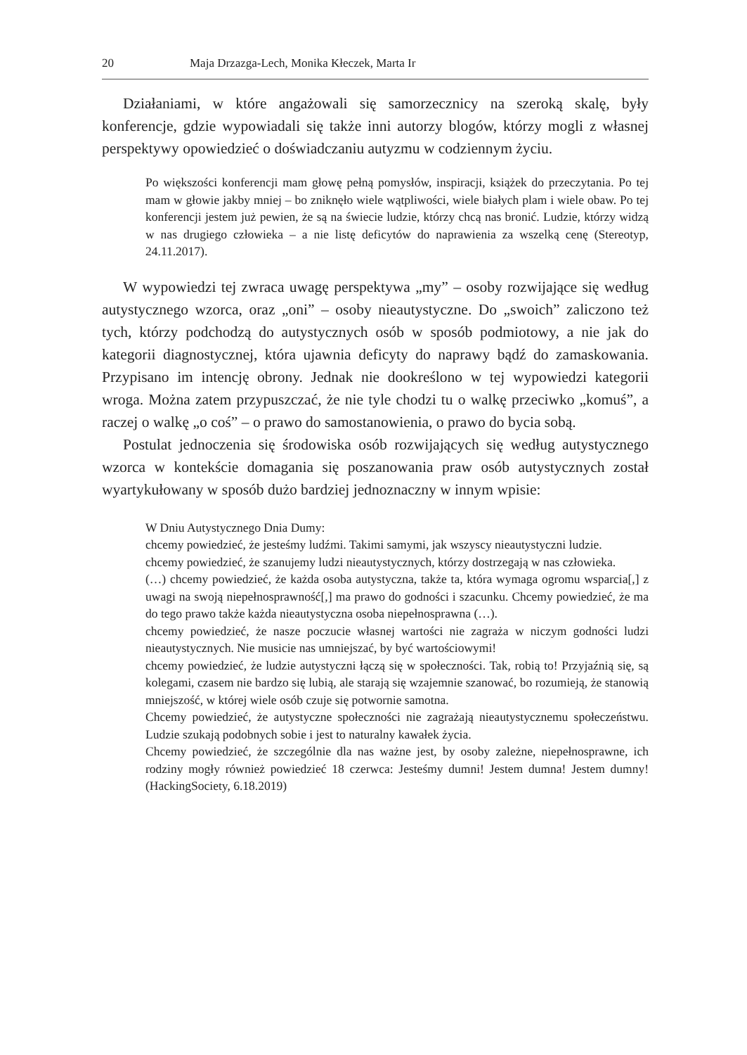20 Maja Drzazga-Lech, Monika Kłeczek, Marta Ir
Działaniami, w które angażowali się samorzecznicy na szeroką skalę, były konferencje, gdzie wypowiadali się także inni autorzy blogów, którzy mogli z własnej perspektywy opowiedzieć o doświadczaniu autyzmu w codziennym życiu.
Po większości konferencji mam głowę pełną pomysłów, inspiracji, książek do przeczytania. Po tej mam w głowie jakby mniej – bo zniknęło wiele wątpliwości, wiele białych plam i wiele obaw. Po tej konferencji jestem już pewien, że są na świecie ludzie, którzy chcą nas bronić. Ludzie, którzy widzą w nas drugiego człowieka – a nie listę deficytów do naprawienia za wszelką cenę (Stereotyp, 24.11.2017).
W wypowiedzi tej zwraca uwagę perspektywa „my” – osoby rozwijające się według autystycznego wzorca, oraz „oni” – osoby nieautystyczne. Do „swoich” zaliczono też tych, którzy podchodzą do autystycznych osób w sposób podmiotowy, a nie jak do kategorii diagnostycznej, która ujawnia deficyty do naprawy bądź do zamaskowania. Przypisano im intencję obrony. Jednak nie dookreślono w tej wypowiedzi kategorii wroga. Można zatem przypuszczać, że nie tyle chodzi tu o walkę przeciwko „komuś”, a raczej o walkę „o coś” – o prawo do samostanowienia, o prawo do bycia sobą.
Postulat jednoczenia się środowiska osób rozwijających się według autystycznego wzorca w kontekście domagania się poszanowania praw osób autystycznych został wyartykułowany w sposób dużo bardziej jednoznaczny w innym wpisie:
W Dniu Autystycznego Dnia Dumy:
chcemy powiedzieć, że jesteśmy ludźmi. Takimi samymi, jak wszyscy nieautystyczni ludzie.
chcemy powiedzieć, że szanujemy ludzi nieautystycznych, którzy dostrzegają w nas człowieka.
(…) chcemy powiedzieć, że każda osoba autystyczna, także ta, która wymaga ogromu wsparcia[,] z uwagi na swoją niepełnosprawność[,] ma prawo do godności i szacunku. Chcemy powiedzieć, że ma do tego prawo także każda nieautystyczna osoba niepełnosprawna (…).
chcemy powiedzieć, że nasze poczucie własnej wartości nie zagraża w niczym godności ludzi nieautystycznych. Nie musicie nas umniejszać, by być wartościowymi!
chcemy powiedzieć, że ludzie autystyczni łączą się w społeczności. Tak, robią to! Przyjaźnią się, są kolegami, czasem nie bardzo się lubią, ale starają się wzajemnie szanować, bo rozumieją, że stanowią mniejszość, w której wiele osób czuje się potwornie samotna.
Chcemy powiedzieć, że autystyczne społeczności nie zagrażają nieautystycznemu społeczeństwu. Ludzie szukają podobnych sobie i jest to naturalny kawałek życia.
Chcemy powiedzieć, że szczególnie dla nas ważne jest, by osoby zależne, niepełnosprawne, ich rodziny mogły również powiedzieć 18 czerwca: Jesteśmy dumni! Jestem dumna! Jestem dumny! (HackingSociety, 6.18.2019)